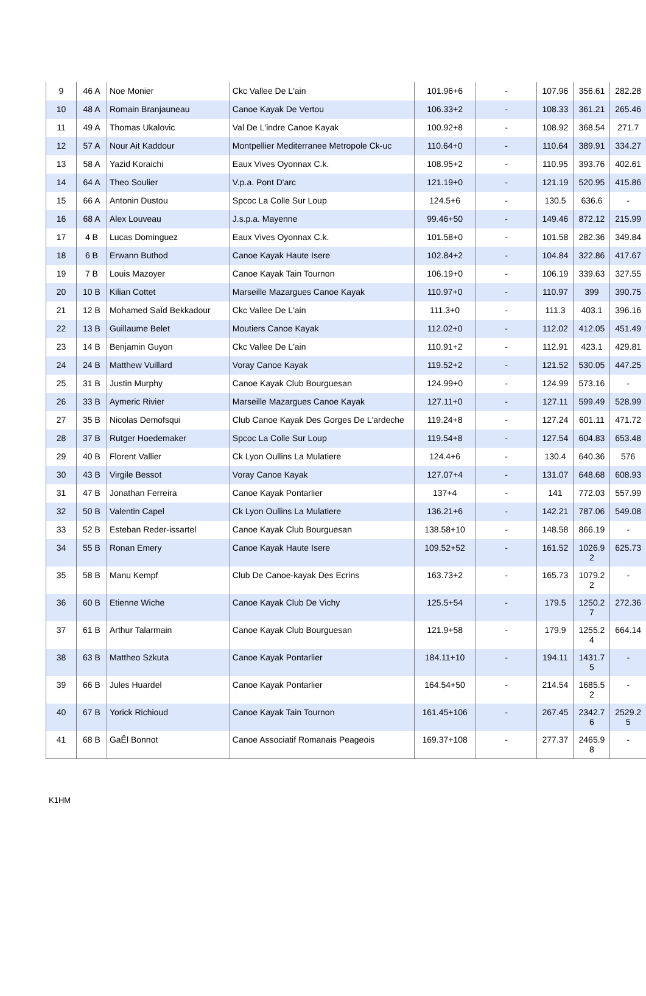| 9 | 46 A | Noe Monier | Ckc Vallee De L'ain | 101.96+6 | - | 107.96 | 356.61 | 282.28 |
| 10 | 48 A | Romain Branjauneau | Canoe Kayak De Vertou | 106.33+2 | - | 108.33 | 361.21 | 265.46 |
| 11 | 49 A | Thomas Ukalovic | Val De L'indre Canoe Kayak | 100.92+8 | - | 108.92 | 368.54 | 271.7 |
| 12 | 57 A | Nour Ait Kaddour | Montpellier Mediterranee Metropole Ck-uc | 110.64+0 | - | 110.64 | 389.91 | 334.27 |
| 13 | 58 A | Yazid Koraichi | Eaux Vives Oyonnax C.k. | 108.95+2 | - | 110.95 | 393.76 | 402.61 |
| 14 | 64 A | Theo Soulier | V.p.a. Pont D'arc | 121.19+0 | - | 121.19 | 520.95 | 415.86 |
| 15 | 66 A | Antonin Dustou | Spcoc La Colle Sur Loup | 124.5+6 | - | 130.5 | 636.6 | - |
| 16 | 68 A | Alex Louveau | J.s.p.a. Mayenne | 99.46+50 | - | 149.46 | 872.12 | 215.99 |
| 17 | 4 B | Lucas Dominguez | Eaux Vives Oyonnax C.k. | 101.58+0 | - | 101.58 | 282.36 | 349.84 |
| 18 | 6 B | Erwann Buthod | Canoe Kayak Haute Isere | 102.84+2 | - | 104.84 | 322.86 | 417.67 |
| 19 | 7 B | Louis Mazoyer | Canoe Kayak Tain Tournon | 106.19+0 | - | 106.19 | 339.63 | 327.55 |
| 20 | 10 B | Kilian Cottet | Marseille Mazargues Canoe Kayak | 110.97+0 | - | 110.97 | 399 | 390.75 |
| 21 | 12 B | Mohamed SaÏd Bekkadour | Ckc Vallee De L'ain | 111.3+0 | - | 111.3 | 403.1 | 396.16 |
| 22 | 13 B | Guillaume Belet | Moutiers Canoe Kayak | 112.02+0 | - | 112.02 | 412.05 | 451.49 |
| 23 | 14 B | Benjamin Guyon | Ckc Vallee De L'ain | 110.91+2 | - | 112.91 | 423.1 | 429.81 |
| 24 | 24 B | Matthew Vuillard | Voray Canoe Kayak | 119.52+2 | - | 121.52 | 530.05 | 447.25 |
| 25 | 31 B | Justin Murphy | Canoe Kayak Club Bourguesan | 124.99+0 | - | 124.99 | 573.16 | - |
| 26 | 33 B | Aymeric Rivier | Marseille Mazargues Canoe Kayak | 127.11+0 | - | 127.11 | 599.49 | 528.99 |
| 27 | 35 B | Nicolas Demofsqui | Club Canoe Kayak Des Gorges De L'ardeche | 119.24+8 | - | 127.24 | 601.11 | 471.72 |
| 28 | 37 B | Rutger Hoedemaker | Spcoc La Colle Sur Loup | 119.54+8 | - | 127.54 | 604.83 | 653.48 |
| 29 | 40 B | Florent Vallier | Ck Lyon Oullins La Mulatiere | 124.4+6 | - | 130.4 | 640.36 | 576 |
| 30 | 43 B | Virgile Bessot | Voray Canoe Kayak | 127.07+4 | - | 131.07 | 648.68 | 608.93 |
| 31 | 47 B | Jonathan Ferreira | Canoe Kayak Pontarlier | 137+4 | - | 141 | 772.03 | 557.99 |
| 32 | 50 B | Valentin Capel | Ck Lyon Oullins La Mulatiere | 136.21+6 | - | 142.21 | 787.06 | 549.08 |
| 33 | 52 B | Esteban Reder-issartel | Canoe Kayak Club Bourguesan | 138.58+10 | - | 148.58 | 866.19 | - |
| 34 | 55 B | Ronan Emery | Canoe Kayak Haute Isere | 109.52+52 | - | 161.52 | 1026.9 2 | 625.73 |
| 35 | 58 B | Manu Kempf | Club De Canoe-kayak Des Ecrins | 163.73+2 | - | 165.73 | 1079.2 2 | - |
| 36 | 60 B | Etienne Wiche | Canoe Kayak Club De Vichy | 125.5+54 | - | 179.5 | 1250.2 7 | 272.36 |
| 37 | 61 B | Arthur Talarmain | Canoe Kayak Club Bourguesan | 121.9+58 | - | 179.9 | 1255.2 4 | 664.14 |
| 38 | 63 B | Mattheo Szkuta | Canoe Kayak Pontarlier | 184.11+10 | - | 194.11 | 1431.7 5 | - |
| 39 | 66 B | Jules Huardel | Canoe Kayak Pontarlier | 164.54+50 | - | 214.54 | 1685.5 2 | - |
| 40 | 67 B | Yorick Richioud | Canoe Kayak Tain Tournon | 161.45+106 | - | 267.45 | 2342.7 6 | 2529.2 5 |
| 41 | 68 B | GaÊl Bonnot | Canoe Associatif Romanais Peageois | 169.37+108 | - | 277.37 | 2465.9 8 | - |
K1HM